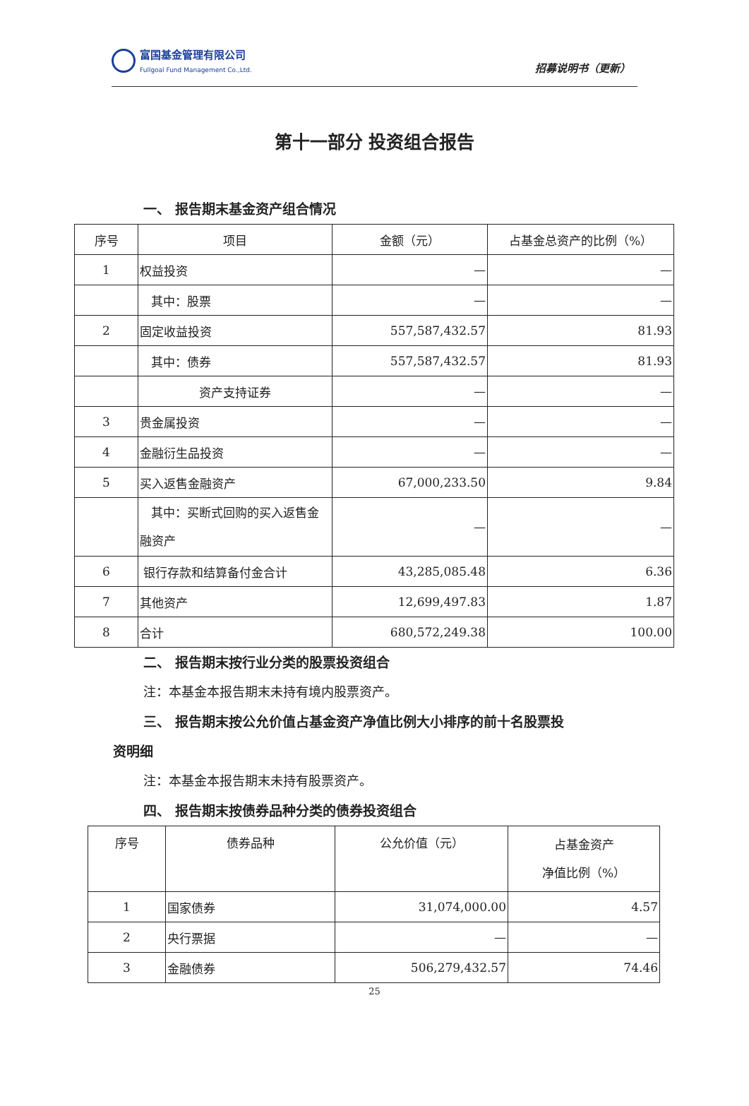富国基金管理有限公司
Fullgoal Fund Management Co.,Ltd.
招募说明书（更新）
第十一部分 投资组合报告
一、 报告期末基金资产组合情况
| 序号 | 项目 | 金额（元） | 占基金总资产的比例（%） |
| --- | --- | --- | --- |
| 1 | 权益投资 | — | — |
| | 其中：股票 | — | — |
| 2 | 固定收益投资 | 557,587,432.57 | 81.93 |
| | 其中：债券 | 557,587,432.57 | 81.93 |
| | 资产支持证券 | — | — |
| 3 | 贵金属投资 | — | — |
| 4 | 金融衍生品投资 | — | — |
| 5 | 买入返售金融资产 | 67,000,233.50 | 9.84 |
| | 其中：买断式回购的买入返售金融资产 | — | — |
| 6 | 银行存款和结算备付金合计 | 43,285,085.48 | 6.36 |
| 7 | 其他资产 | 12,699,497.83 | 1.87 |
| 8 | 合计 | 680,572,249.38 | 100.00 |
二、 报告期末按行业分类的股票投资组合
注：本基金本报告期末未持有境内股票资产。
三、 报告期末按公允价值占基金资产净值比例大小排序的前十名股票投
资明细
注：本基金本报告期末未持有股票资产。
四、 报告期末按债券品种分类的债券投资组合
| 序号 | 债券品种 | 公允价值（元） | 占基金资产 净值比例（%） |
| --- | --- | --- | --- |
| 1 | 国家债券 | 31,074,000.00 | 4.57 |
| 2 | 央行票据 | — | — |
| 3 | 金融债券 | 506,279,432.57 | 74.46 |
25